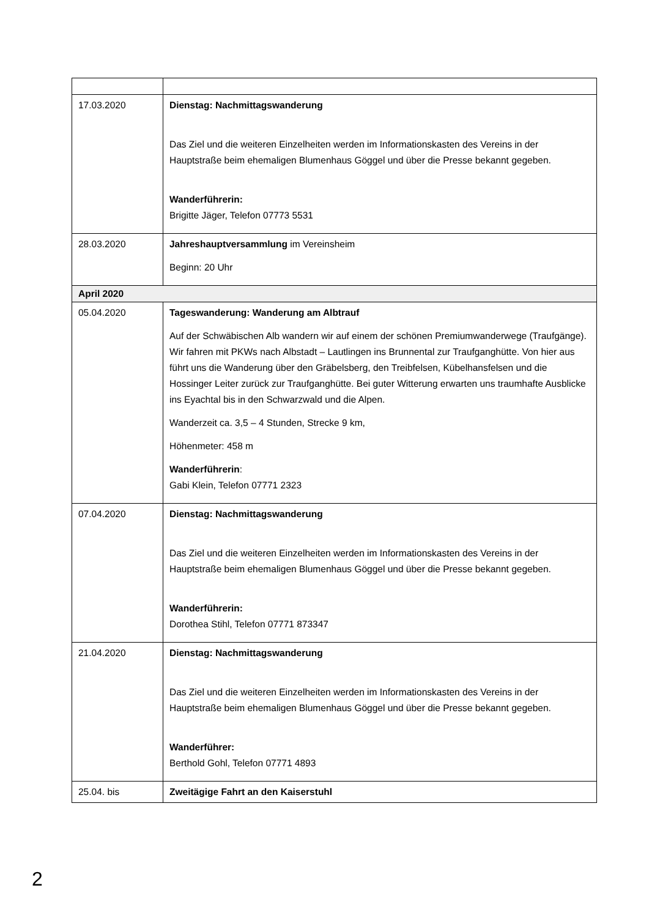| 17.03.2020 | Dienstag: Nachmittagswanderung Das Ziel und die weiteren Einzelheiten werden im Informationskasten des Vereins in der Hauptstraße beim ehemaligen Blumenhaus Göggel und über die Presse bekannt gegeben. Wanderführerin: Brigitte Jäger, Telefon 07773 5531 |
| 28.03.2020 | Jahreshauptversammlung im Vereinsheim Beginn: 20 Uhr |
| April 2020 | |
| 05.04.2020 | Tageswanderung: Wanderung am Albtrauf Auf der Schwäbischen Alb wandern wir auf einem der schönen Premiumwanderwege (Traufgänge). Wir fahren mit PKWs nach Albstadt – Lautlingen ins Brunnental zur Traufganghütte. Von hier aus führt uns die Wanderung über den Gräbelsberg, den Treibfelsen, Kübelhansfelsen und die Hossinger Leiter zurück zur Traufganghütte. Bei guter Witterung erwarten uns traumhafte Ausblicke ins Eyachtal bis in den Schwarzwald und die Alpen. Wanderzeit ca. 3,5 – 4 Stunden, Strecke 9 km, Höhenmeter: 458 m Wanderführerin : Gabi Klein, Telefon 07771 2323 |
| 07.04.2020 | Dienstag: Nachmittagswanderung Das Ziel und die weiteren Einzelheiten werden im Informationskasten des Vereins in der Hauptstraße beim ehemaligen Blumenhaus Göggel und über die Presse bekannt gegeben. Wanderführerin: Dorothea Stihl, Telefon 07771 873347 |
| 21.04.2020 | Dienstag: Nachmittagswanderung Das Ziel und die weiteren Einzelheiten werden im Informationskasten des Vereins in der Hauptstraße beim ehemaligen Blumenhaus Göggel und über die Presse bekannt gegeben. Wanderführer: Berthold Gohl, Telefon 07771 4893 |
| 25.04. bis | Zweitägige Fahrt an den Kaiserstuhl |
2